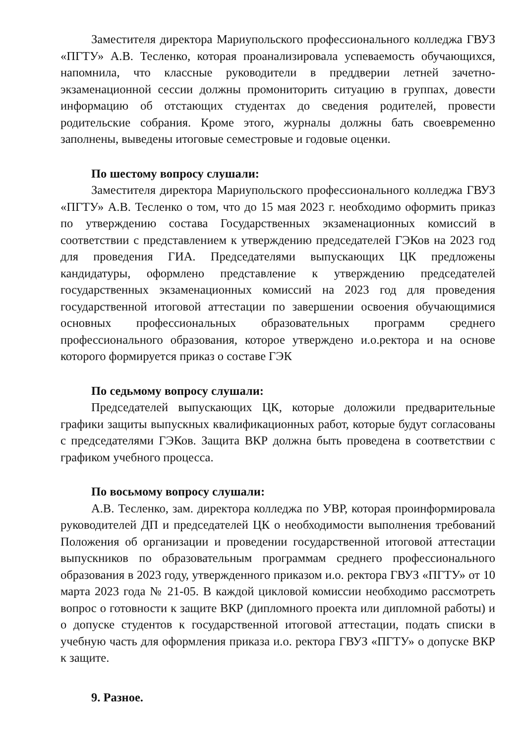Заместителя директора Мариупольского профессионального колледжа ГВУЗ «ПГТУ» А.В. Тесленко, которая проанализировала успеваемость обучающихся, напомнила, что классные руководители в преддверии летней зачетно-экзаменационной сессии должны промониторить ситуацию в группах, довести информацию об отстающих студентах до сведения родителей, провести родительские собрания. Кроме этого, журналы должны бать своевременно заполнены, выведены итоговые семестровые и годовые оценки.
По шестому вопросу слушали:
Заместителя директора Мариупольского профессионального колледжа ГВУЗ «ПГТУ» А.В. Тесленко о том, что до 15 мая 2023 г. необходимо оформить приказ по утверждению состава Государственных экзаменационных комиссий в соответствии с представлением к утверждению председателей ГЭКов на 2023 год для проведения ГИА. Председателями выпускающих ЦК предложены кандидатуры, оформлено представление к утверждению председателей государственных экзаменационных комиссий на 2023 год для проведения государственной итоговой аттестации по завершении освоения обучающимися основных профессиональных образовательных программ среднего профессионального образования, которое утверждено и.о.ректора и на основе которого формируется приказ о составе ГЭК
По седьмому вопросу слушали:
Председателей выпускающих ЦК, которые доложили предварительные графики защиты выпускных квалификационных работ, которые будут согласованы с председателями ГЭКов. Защита ВКР должна быть проведена в соответствии с графиком учебного процесса.
По восьмому вопросу слушали:
А.В. Тесленко, зам. директора колледжа по УВР, которая проинформировала руководителей ДП и председателей ЦК о необходимости выполнения требований Положения об организации и проведении государственной итоговой аттестации выпускников по образовательным программам среднего профессионального образования в 2023 году, утвержденного приказом и.о. ректора ГВУЗ «ПГТУ» от 10 марта 2023 года № 21-05. В каждой цикловой комиссии необходимо рассмотреть вопрос о готовности к защите ВКР (дипломного проекта или дипломной работы) и о допуске студентов к государственной итоговой аттестации, подать списки в учебную часть для оформления приказа и.о. ректора ГВУЗ «ПГТУ» о допуске ВКР к защите.
9. Разное.